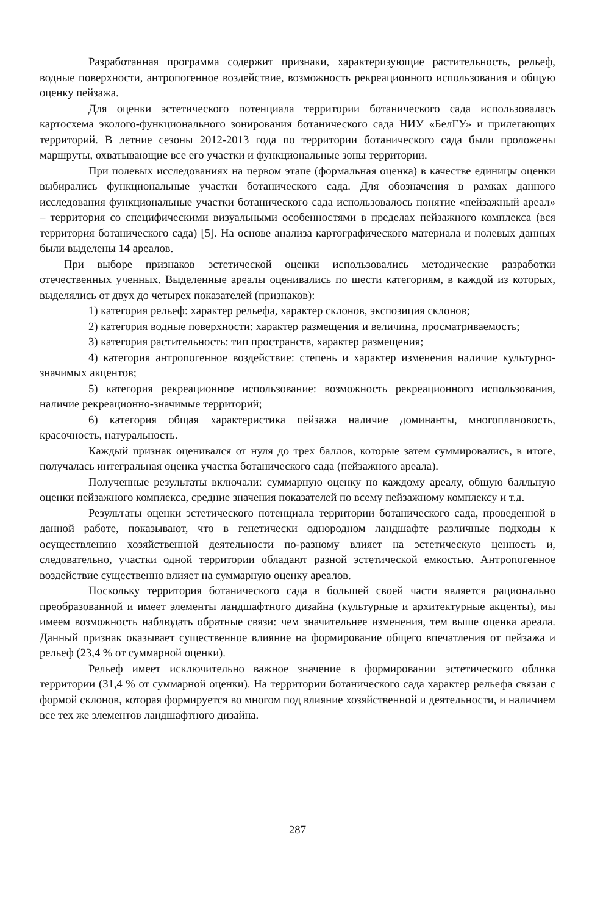Разработанная программа содержит признаки, характеризующие растительность, рельеф, водные поверхности, антропогенное воздействие, возможность рекреационного использования и общую оценку пейзажа.
Для оценки эстетического потенциала территории ботанического сада использовалась картосхема эколого-функционального зонирования ботанического сада НИУ «БелГУ» и прилегающих территорий. В летние сезоны 2012-2013 года по территории ботанического сада были проложены маршруты, охватывающие все его участки и функциональные зоны территории.
При полевых исследованиях на первом этапе (формальная оценка) в качестве единицы оценки выбирались функциональные участки ботанического сада. Для обозначения в рамках данного исследования функциональные участки ботанического сада использовалось понятие «пейзажный ареал» – территория со специфическими визуальными особенностями в пределах пейзажного комплекса (вся территория ботанического сада) [5]. На основе анализа картографического материала и полевых данных были выделены 14 ареалов.
При выборе признаков эстетической оценки использовались методические разработки отечественных ученных. Выделенные ареалы оценивались по шести категориям, в каждой из которых, выделялись от двух до четырех показателей (признаков):
1) категория рельеф: характер рельефа, характер склонов, экспозиция склонов;
2) категория водные поверхности: характер размещения и величина, просматриваемость;
3) категория растительность: тип пространств, характер размещения;
4) категория антропогенное воздействие: степень и характер изменения наличие культурно-значимых акцентов;
5) категория рекреационное использование: возможность рекреационного использования, наличие рекреационно-значимые территорий;
6) категория общая характеристика пейзажа наличие доминанты, многоплановость, красочность, натуральность.
Каждый признак оценивался от нуля до трех баллов, которые затем суммировались, в итоге, получалась интегральная оценка участка ботанического сада (пейзажного ареала).
Полученные результаты включали: суммарную оценку по каждому ареалу, общую балльную оценки пейзажного комплекса, средние значения показателей по всему пейзажному комплексу и т.д.
Результаты оценки эстетического потенциала территории ботанического сада, проведенной в данной работе, показывают, что в генетически однородном ландшафте различные подходы к осуществлению хозяйственной деятельности по-разному влияет на эстетическую ценность и, следовательно, участки одной территории обладают разной эстетической емкостью. Антропогенное воздействие существенно влияет на суммарную оценку ареалов.
Поскольку территория ботанического сада в большей своей части является рационально преобразованной и имеет элементы ландшафтного дизайна (культурные и архитектурные акценты), мы имеем возможность наблюдать обратные связи: чем значительнее изменения, тем выше оценка ареала. Данный признак оказывает существенное влияние на формирование общего впечатления от пейзажа и рельеф (23,4 % от суммарной оценки).
Рельеф имеет исключительно важное значение в формировании эстетического облика территории (31,4 % от суммарной оценки). На территории ботанического сада характер рельефа связан с формой склонов, которая формируется во многом под влияние хозяйственной и деятельности, и наличием все тех же элементов ландшафтного дизайна.
287